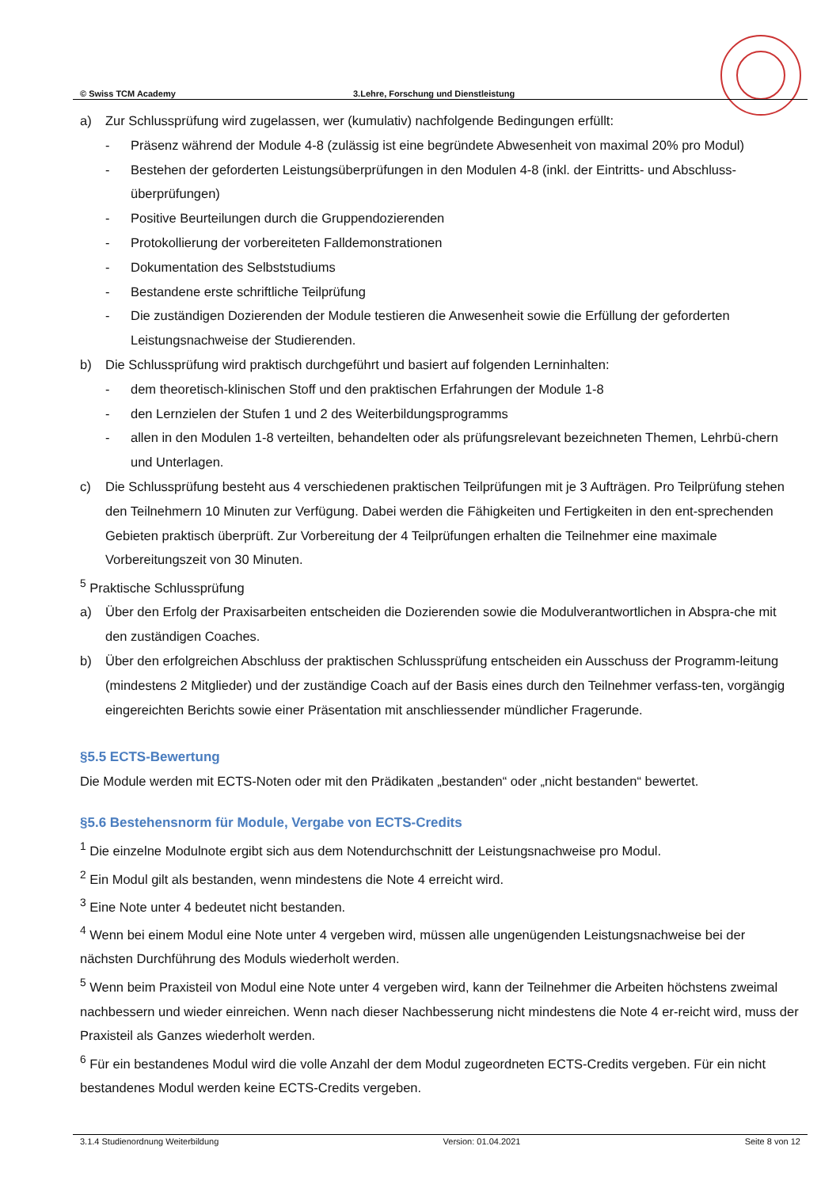© Swiss TCM Academy 3.Lehre, Forschung und Dienstleistung
a) Zur Schlussprüfung wird zugelassen, wer (kumulativ) nachfolgende Bedingungen erfüllt:
- Präsenz während der Module 4-8 (zulässig ist eine begründete Abwesenheit von maximal 20% pro Modul)
- Bestehen der geforderten Leistungsüberprüfungen in den Modulen 4-8 (inkl. der Eintritts- und Abschluss-überprüfungen)
- Positive Beurteilungen durch die Gruppendozierenden
- Protokollierung der vorbereiteten Falldemonstrationen
- Dokumentation des Selbststudiums
- Bestandene erste schriftliche Teilprüfung
- Die zuständigen Dozierenden der Module testieren die Anwesenheit sowie die Erfüllung der geforderten Leistungsnachweise der Studierenden.
b) Die Schlussprüfung wird praktisch durchgeführt und basiert auf folgenden Lerninhalten:
- dem theoretisch-klinischen Stoff und den praktischen Erfahrungen der Module 1-8
- den Lernzielen der Stufen 1 und 2 des Weiterbildungsprogramms
- allen in den Modulen 1-8 verteilten, behandelten oder als prüfungsrelevant bezeichneten Themen, Lehrbü-chern und Unterlagen.
c) Die Schlussprüfung besteht aus 4 verschiedenen praktischen Teilprüfungen mit je 3 Aufträgen. Pro Teilprüfung stehen den Teilnehmern 10 Minuten zur Verfügung. Dabei werden die Fähigkeiten und Fertigkeiten in den ent-sprechenden Gebieten praktisch überprüft. Zur Vorbereitung der 4 Teilprüfungen erhalten die Teilnehmer eine maximale Vorbereitungszeit von 30 Minuten.
<sup>5</sup> Praktische Schlussprüfung
a) Über den Erfolg der Praxisarbeiten entscheiden die Dozierenden sowie die Modulverantwortlichen in Absprа-che mit den zuständigen Coaches.
b) Über den erfolgreichen Abschluss der praktischen Schlussprüfung entscheiden ein Ausschuss der Programm-leitung (mindestens 2 Mitglieder) und der zuständige Coach auf der Basis eines durch den Teilnehmer verfass-ten, vorgängig eingereichten Berichts sowie einer Präsentation mit anschliessender mündlicher Fragerunde.
§5.5 ECTS-Bewertung
Die Module werden mit ECTS-Noten oder mit den Prädikaten „bestanden“ oder „nicht bestanden“ bewertet.
§5.6 Bestehensnorm für Module, Vergabe von ECTS-Credits
<sup>1</sup> Die einzelne Modulnote ergibt sich aus dem Notendurchschnitt der Leistungsnachweise pro Modul.
<sup>2</sup> Ein Modul gilt als bestanden, wenn mindestens die Note 4 erreicht wird.
<sup>3</sup> Eine Note unter 4 bedeutet nicht bestanden.
<sup>4</sup> Wenn bei einem Modul eine Note unter 4 vergeben wird, müssen alle ungenügenden Leistungsnachweise bei der nächsten Durchführung des Moduls wiederholt werden.
<sup>5</sup> Wenn beim Praxisteil von Modul eine Note unter 4 vergeben wird, kann der Teilnehmer die Arbeiten höchstens zweimal nachbessern und wieder einreichen. Wenn nach dieser Nachbesserung nicht mindestens die Note 4 er-reicht wird, muss der Praxisteil als Ganzes wiederholt werden.
<sup>6</sup> Für ein bestandenes Modul wird die volle Anzahl der dem Modul zugeordneten ECTS-Credits vergeben. Für ein nicht bestandenes Modul werden keine ECTS-Credits vergeben.
3.1.4 Studienordnung Weiterbildung Version: 01.04.2021 Seite 8 von 12